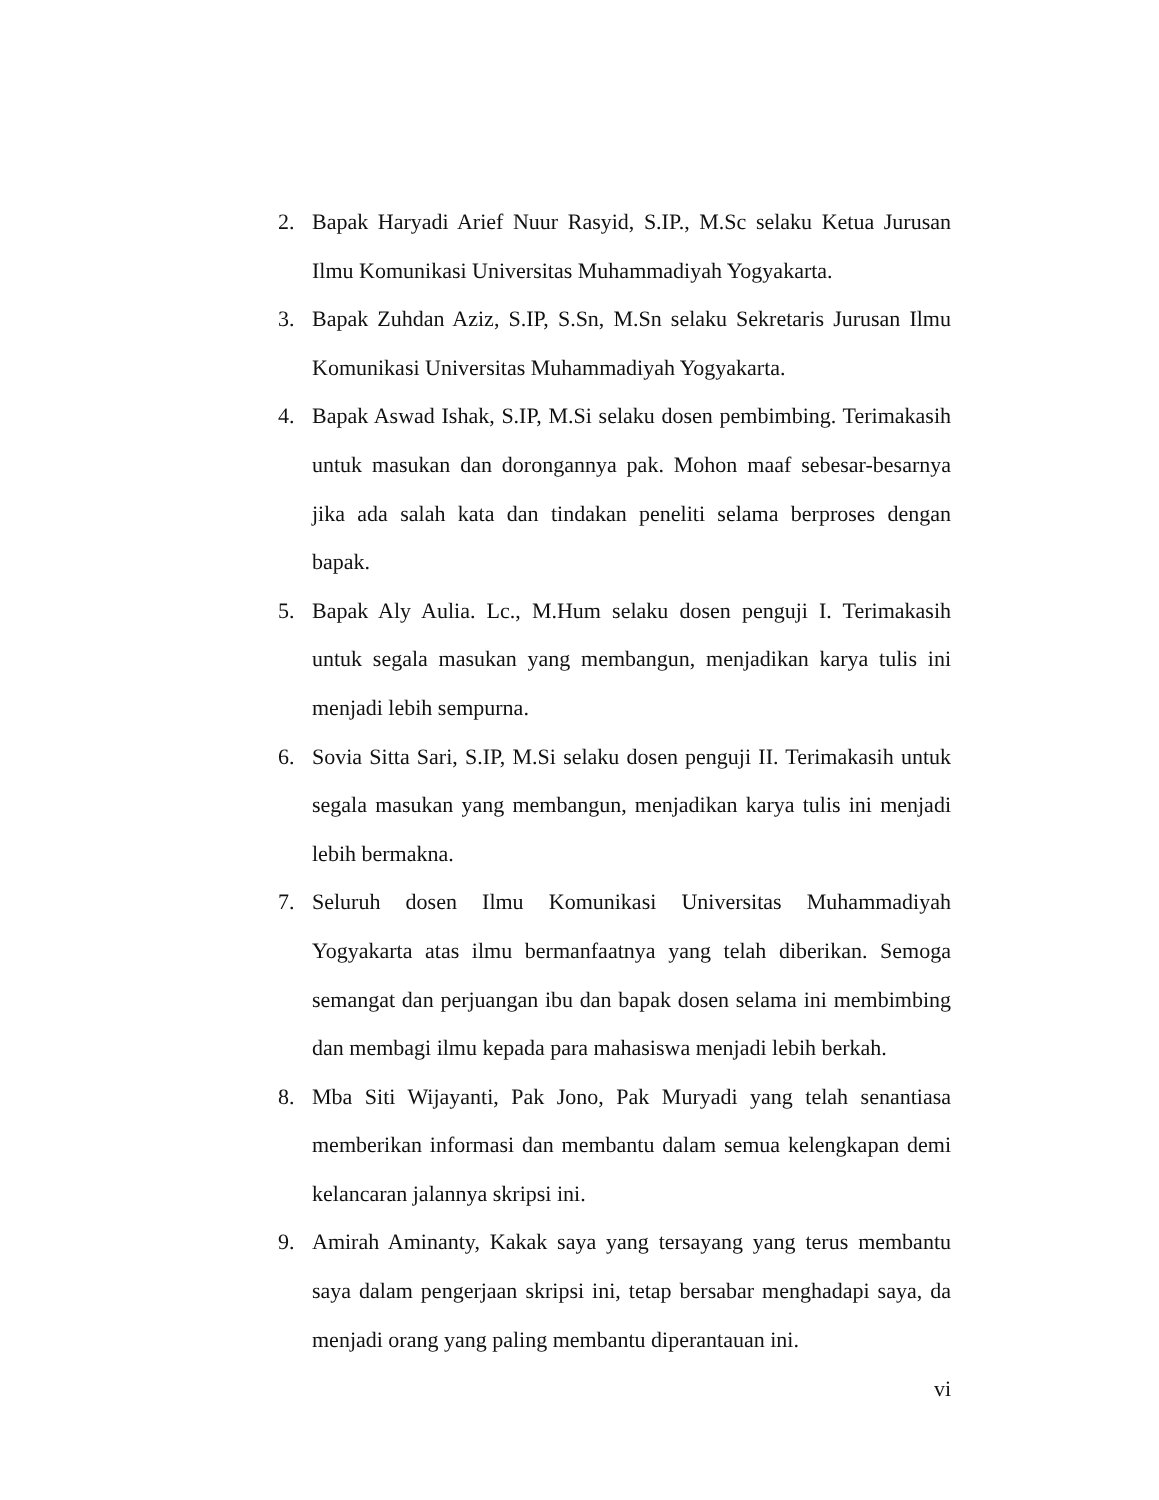2. Bapak Haryadi Arief Nuur Rasyid, S.IP., M.Sc selaku Ketua Jurusan Ilmu Komunikasi Universitas Muhammadiyah Yogyakarta.
3. Bapak Zuhdan Aziz, S.IP, S.Sn, M.Sn selaku Sekretaris Jurusan Ilmu Komunikasi Universitas Muhammadiyah Yogyakarta.
4. Bapak Aswad Ishak, S.IP, M.Si selaku dosen pembimbing. Terimakasih untuk masukan dan dorongannya pak. Mohon maaf sebesar-besarnya jika ada salah kata dan tindakan peneliti selama berproses dengan bapak.
5. Bapak Aly Aulia. Lc., M.Hum selaku dosen penguji I. Terimakasih untuk segala masukan yang membangun, menjadikan karya tulis ini menjadi lebih sempurna.
6. Sovia Sitta Sari, S.IP, M.Si selaku dosen penguji II. Terimakasih untuk segala masukan yang membangun, menjadikan karya tulis ini menjadi lebih bermakna.
7. Seluruh dosen Ilmu Komunikasi Universitas Muhammadiyah Yogyakarta atas ilmu bermanfaatnya yang telah diberikan. Semoga semangat dan perjuangan ibu dan bapak dosen selama ini membimbing dan membagi ilmu kepada para mahasiswa menjadi lebih berkah.
8. Mba Siti Wijayanti, Pak Jono, Pak Muryadi yang telah senantiasa memberikan informasi dan membantu dalam semua kelengkapan demi kelancaran jalannya skripsi ini.
9. Amirah Aminanty, Kakak saya yang tersayang yang terus membantu saya dalam pengerjaan skripsi ini, tetap bersabar menghadapi saya, da menjadi orang yang paling membantu diperantauan ini.
vi